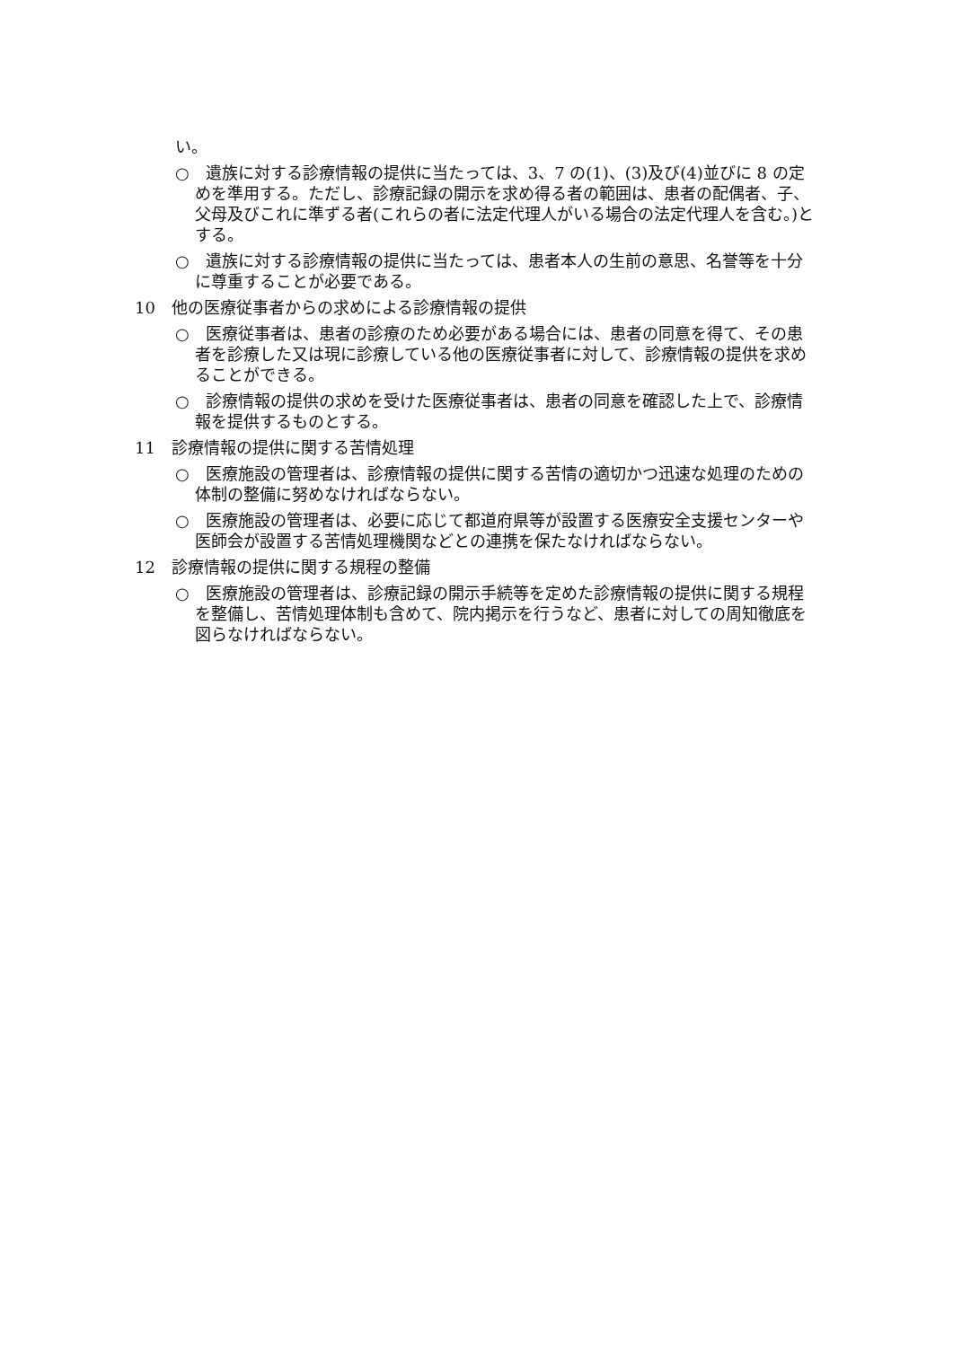い。
○　遺族に対する診療情報の提供に当たっては、3、7 の(1)、(3)及び(4)並びに 8 の定めを準用する。ただし、診療記録の開示を求め得る者の範囲は、患者の配偶者、子、父母及びこれに準ずる者(これらの者に法定代理人がいる場合の法定代理人を含む。)とする。
○　遺族に対する診療情報の提供に当たっては、患者本人の生前の意思、名誉等を十分に尊重することが必要である。
10　他の医療従事者からの求めによる診療情報の提供
○　医療従事者は、患者の診療のため必要がある場合には、患者の同意を得て、その患者を診療した又は現に診療している他の医療従事者に対して、診療情報の提供を求めることができる。
○　診療情報の提供の求めを受けた医療従事者は、患者の同意を確認した上で、診療情報を提供するものとする。
11　診療情報の提供に関する苦情処理
○　医療施設の管理者は、診療情報の提供に関する苦情の適切かつ迅速な処理のための体制の整備に努めなければならない。
○　医療施設の管理者は、必要に応じて都道府県等が設置する医療安全支援センターや医師会が設置する苦情処理機関などとの連携を保たなければならない。
12　診療情報の提供に関する規程の整備
○　医療施設の管理者は、診療記録の開示手続等を定めた診療情報の提供に関する規程を整備し、苦情処理体制も含めて、院内掲示を行うなど、患者に対しての周知徹底を図らなければならない。